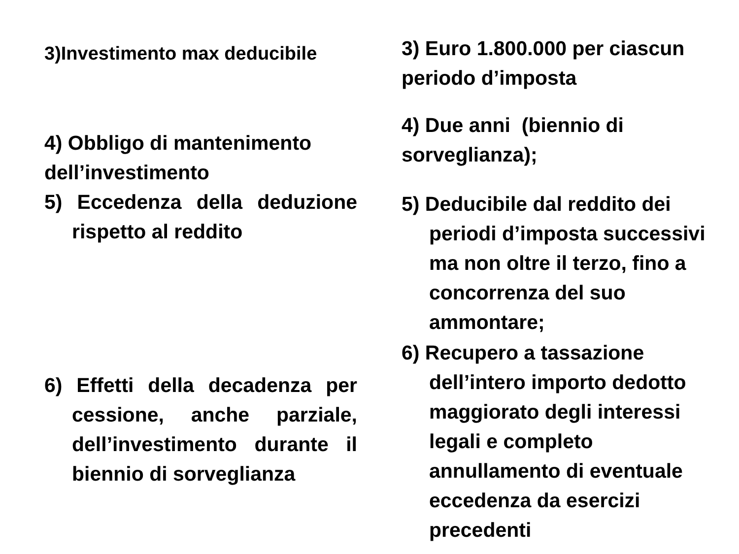3)Investimento max deducibile
4) Obbligo di mantenimento dell’investimento
5) Eccedenza della deduzione rispetto al reddito
6) Effetti della decadenza per cessione, anche parziale, dell’investimento durante il biennio di sorveglianza
3) Euro 1.800.000 per ciascun periodo d’imposta
4) Due anni (biennio di sorveglianza);
5) Deducibile dal reddito dei periodi d’imposta successivi ma non oltre il terzo, fino a concorrenza del suo ammontare;
6) Recupero a tassazione dell’intero importo dedotto maggiorato degli interessi legali e completo annullamento di eventuale eccedenza da esercizi precedenti